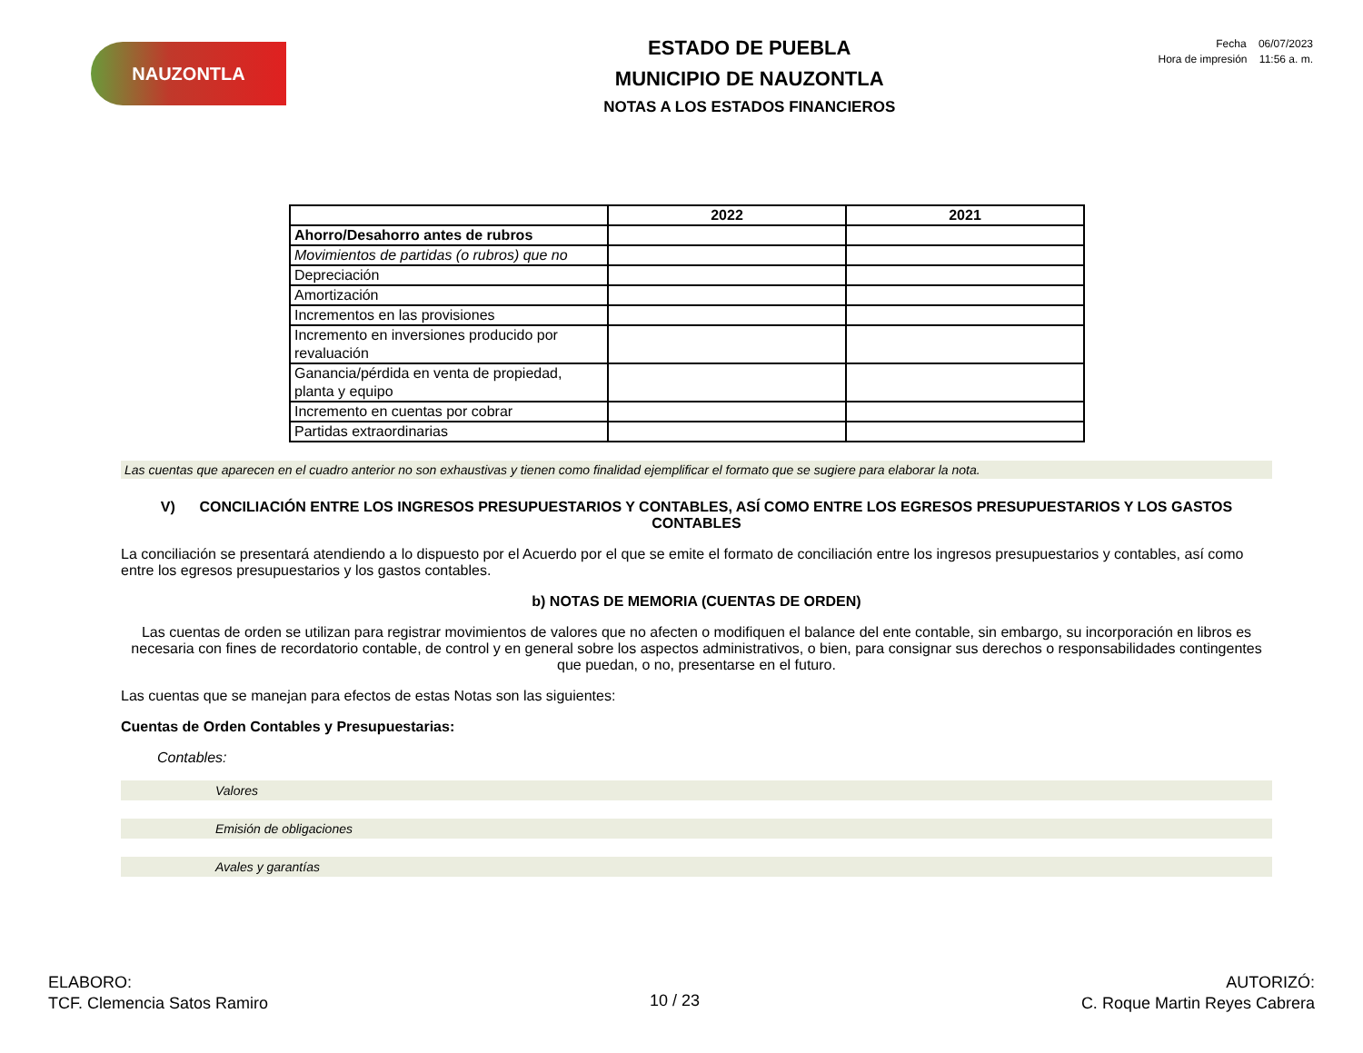NAUZONTLA
ESTADO DE PUEBLA
MUNICIPIO DE NAUZONTLA
NOTAS A LOS ESTADOS FINANCIEROS
Fecha 06/07/2023
Hora de impresión 11:56 a. m.
| | 2022 | 2021 |
| --- | --- | --- |
| Ahorro/Desahorro antes de rubros | | |
| Movimientos de partidas (o rubros) que no | | |
| Depreciación | | |
| Amortización | | |
| Incrementos en las provisiones | | |
| Incremento en inversiones producido por revaluación | | |
| Ganancia/pérdida en venta de propiedad, planta y equipo | | |
| Incremento en cuentas por cobrar | | |
| Partidas extraordinarias | | |
Las cuentas que aparecen en el cuadro anterior no son exhaustivas y tienen como finalidad ejemplificar el formato que se sugiere para elaborar la nota.
V) CONCILIACIÓN ENTRE LOS INGRESOS PRESUPUESTARIOS Y CONTABLES, ASÍ COMO ENTRE LOS EGRESOS PRESUPUESTARIOS Y LOS GASTOS CONTABLES
La conciliación se presentará atendiendo a lo dispuesto por el Acuerdo por el que se emite el formato de conciliación entre los ingresos presupuestarios y contables, así como entre los egresos presupuestarios y los gastos contables.
b) NOTAS DE MEMORIA (CUENTAS DE ORDEN)
Las cuentas de orden se utilizan para registrar movimientos de valores que no afecten o modifiquen el balance del ente contable, sin embargo, su incorporación en libros es necesaria con fines de recordatorio contable, de control y en general sobre los aspectos administrativos, o bien, para consignar sus derechos o responsabilidades contingentes que puedan, o no, presentarse en el futuro.
Las cuentas que se manejan para efectos de estas Notas son las siguientes:
Cuentas de Orden Contables y Presupuestarias:
Contables:
Valores
Emisión de obligaciones
Avales y garantías
ELABORO:
TCF. Clemencia Satos Ramiro
10 / 23
AUTORIZÓ:
C. Roque Martin Reyes Cabrera